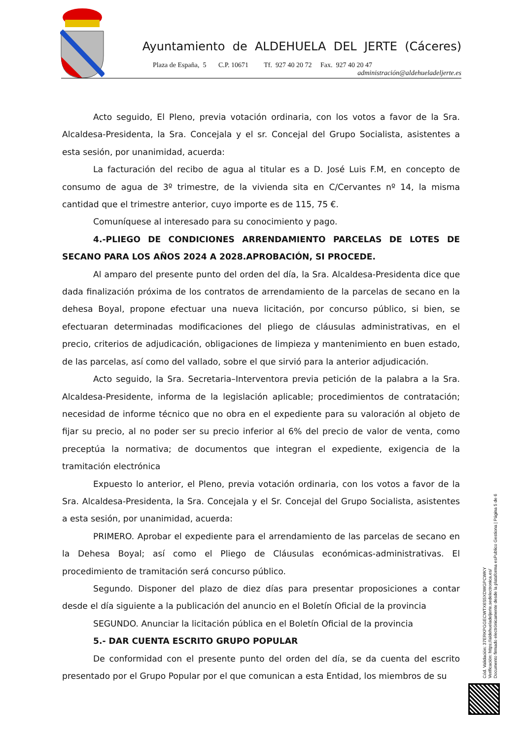Ayuntamiento de ALDEHUELA DEL JERTE (Cáceres)
Plaza de España, 5 C.P. 10671 Tf. 927 40 20 72 Fax. 927 40 20 47
administración@aldehueladeljerte.es
Acto seguido, El Pleno, previa votación ordinaria, con los votos a favor de la Sra. Alcaldesa-Presidenta, la Sra. Concejala y el sr. Concejal del Grupo Socialista, asistentes a esta sesión, por unanimidad, acuerda:
La facturación del recibo de agua al titular es a D. José Luis F.M, en concepto de consumo de agua de 3º trimestre, de la vivienda sita en C/Cervantes nº 14, la misma cantidad que el trimestre anterior, cuyo importe es de 115, 75 €.
Comuníquese al interesado para su conocimiento y pago.
4.-PLIEGO DE CONDICIONES ARRENDAMIENTO PARCELAS DE LOTES DE SECANO PARA LOS AÑOS 2024 A 2028.APROBACIÓN, SI PROCEDE.
Al amparo del presente punto del orden del día, la Sra. Alcaldesa-Presidenta dice que dada finalización próxima de los contratos de arrendamiento de la parcelas de secano en la dehesa Boyal, propone efectuar una nueva licitación, por concurso público, si bien, se efectuaran determinadas modificaciones del pliego de cláusulas administrativas, en el precio, criterios de adjudicación, obligaciones de limpieza y mantenimiento en buen estado, de las parcelas, así como del vallado, sobre el que sirvió para la anterior adjudicación.
Acto seguido, la Sra. Secretaria–Interventora previa petición de la palabra a la Sra. Alcaldesa-Presidente, informa de la legislación aplicable; procedimientos de contratación; necesidad de informe técnico que no obra en el expediente para su valoración al objeto de fijar su precio, al no poder ser su precio inferior al 6% del precio de valor de venta, como preceptúa la normativa; de documentos que integran el expediente, exigencia de la tramitación electrónica
Expuesto lo anterior, el Pleno, previa votación ordinaria, con los votos a favor de la Sra. Alcaldesa-Presidenta, la Sra. Concejala y el Sr. Concejal del Grupo Socialista, asistentes a esta sesión, por unanimidad, acuerda:
PRIMERO. Aprobar el expediente para el arrendamiento de las parcelas de secano en la Dehesa Boyal; así como el Pliego de Cláusulas económicas-administrativas. El procedimiento de tramitación será concurso público.
Segundo. Disponer del plazo de diez días para presentar proposiciones a contar desde el día siguiente a la publicación del anuncio en el Boletín Oficial de la provincia
SEGUNDO. Anunciar la licitación pública en el Boletín Oficial de la provincia
5.- DAR CUENTA ESCRITO GRUPO POPULAR
De conformidad con el presente punto del orden del día, se da cuenta del escrito presentado por el Grupo Popular por el que comunican a esta Entidad, los miembros de su
Cód. Validación: 37ERKPGGECWTX6S5XDWGPCWKY
Verificación: https://aldehueladeljerte.sedelectronica.es/
Documento firmado electrónicamente desde la plataforma esPublico Gestiona | Página 5 de 6